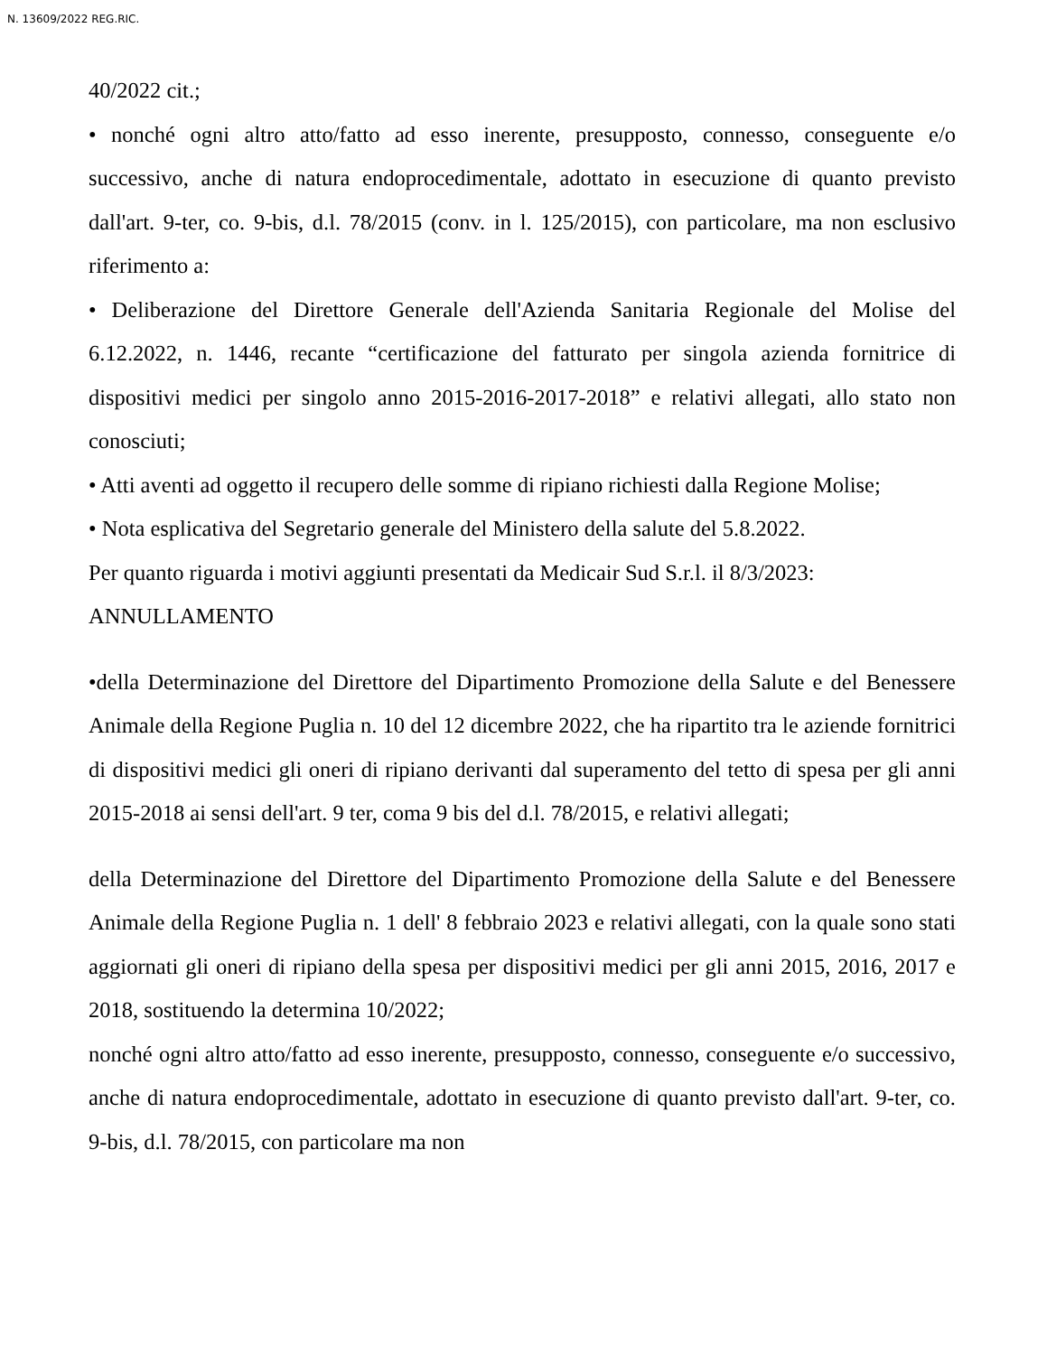N. 13609/2022 REG.RIC.
40/2022 cit.;
• nonché ogni altro atto/fatto ad esso inerente, presupposto, connesso, conseguente e/o successivo, anche di natura endoprocedimentale, adottato in esecuzione di quanto previsto dall'art. 9-ter, co. 9-bis, d.l. 78/2015 (conv. in l. 125/2015), con particolare, ma non esclusivo riferimento a:
• Deliberazione del Direttore Generale dell'Azienda Sanitaria Regionale del Molise del 6.12.2022, n. 1446, recante “certificazione del fatturato per singola azienda fornitrice di dispositivi medici per singolo anno 2015-2016-2017-2018” e relativi allegati, allo stato non conosciuti;
• Atti aventi ad oggetto il recupero delle somme di ripiano richiesti dalla Regione Molise;
• Nota esplicativa del Segretario generale del Ministero della salute del 5.8.2022.
Per quanto riguarda i motivi aggiunti presentati da Medicair Sud S.r.l. il 8/3/2023:
ANNULLAMENTO
•della Determinazione del Direttore del Dipartimento Promozione della Salute e del Benessere Animale della Regione Puglia n. 10 del 12 dicembre 2022, che ha ripartito tra le aziende fornitrici di dispositivi medici gli oneri di ripiano derivanti dal superamento del tetto di spesa per gli anni 2015-2018 ai sensi dell'art. 9 ter, coma 9 bis del d.l. 78/2015, e relativi allegati;
della Determinazione del Direttore del Dipartimento Promozione della Salute e del Benessere Animale della Regione Puglia n. 1 dell' 8 febbraio 2023 e relativi allegati, con la quale sono stati aggiornati gli oneri di ripiano della spesa per dispositivi medici per gli anni 2015, 2016, 2017 e 2018, sostituendo la determina 10/2022;
nonché ogni altro atto/fatto ad esso inerente, presupposto, connesso, conseguente e/o successivo, anche di natura endoprocedimentale, adottato in esecuzione di quanto previsto dall'art. 9-ter, co. 9-bis, d.l. 78/2015, con particolare ma non